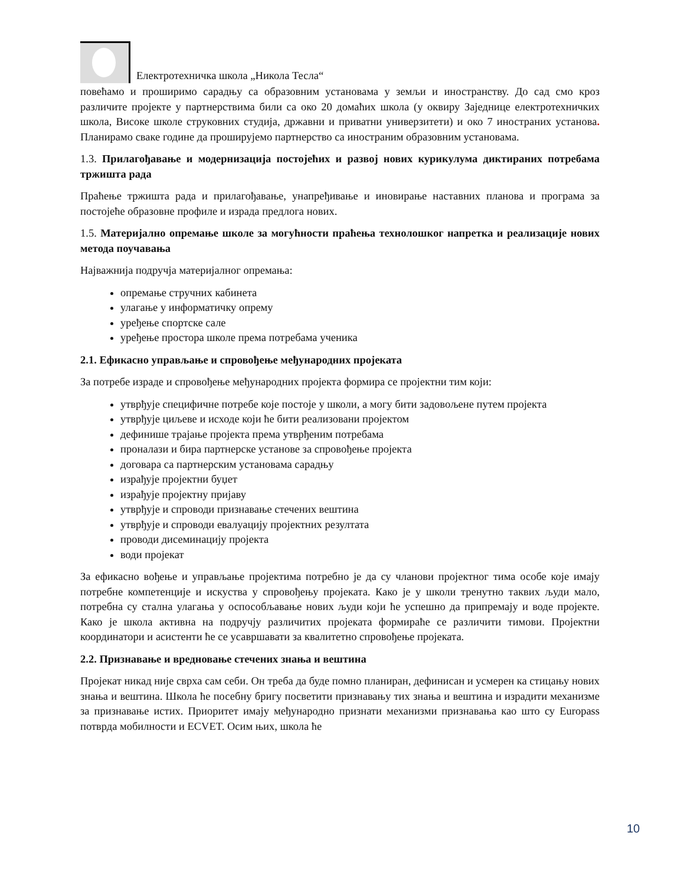Електротехничка школа „Никола Тесла“
повећамо и проширимо сарадњу са образовним установама у земљи и иностранству. До сад смо кроз различите пројекте у партнерствима били са око 20 домаћих школа (у оквиру Заједнице електротехничких школа, Високе школе струковних студија, државни и приватни универзитети) и око 7 иностраних установа. Планирамо сваке године да проширујемо партнерство са иностраним образовним установама.
1.3. Прилагођавање и модернизација постојећих и развој нових курикулума диктираних потребама тржишта рада
Праћење тржишта рада и прилагођавање, унапређивање и иновирање наставних планова и програма за постојеће образовне профиле и израда предлога нових.
1.5. Материјално опремање школе за могућности праћења технолошког напретка и реализације нових метода поучавања
Најважнија подручја материјалног опремања:
опремање стручних кабинета
улагање у информатичку опрему
уређење спортске сале
уређење простора школе према потребама ученика
2.1. Ефикасно управљање и спровођење међународних пројеката
За потребе израде и спровођење међународних пројекта формира се пројектни тим који:
утврђује специфичне потребе које постоје у школи, а могу бити задовољене путем пројекта
утврђује циљеве и исходе који ће бити реализовани пројектом
дефинише трајање пројекта према утврђеним потребама
проналази и бира партнерске установе за спровођење пројекта
договара са партнерским установама сарадњу
израђује пројектни буџет
израђује пројектну пријаву
утврђује и спроводи признавање стечених вештина
утврђује и спроводи евалуацију пројектних резултата
проводи дисеминацију пројекта
води пројекат
За ефикасно вођење и управљање пројектима потребно је да су чланови пројектног тима особе које имају потребне компетенције и искуства у спровођењу пројеката. Како је у школи тренутно таквих људи мало, потребна су стална улагања у оспособљавање нових људи који ће успешно да припремају и воде пројекте. Како је школа активна на подручју различитих пројеката формираће се различити тимови. Пројектни координатори и асистенти ће се усавршавати за квалитетно спровођење пројеката.
2.2. Признавање и вредновање стечених знања и вештина
Пројекат никад није сврха сам себи. Он треба да буде помно планиран, дефинисан и усмерен ка стицању нових знања и вештина. Школа ће посебну бригу посветити признавању тих знања и вештина и израдити механизме за признавање истих. Приоритет имају међународно признати механизми признавања као што су Europass потврда мобилности и ECVET. Осим њих, школа ће
10